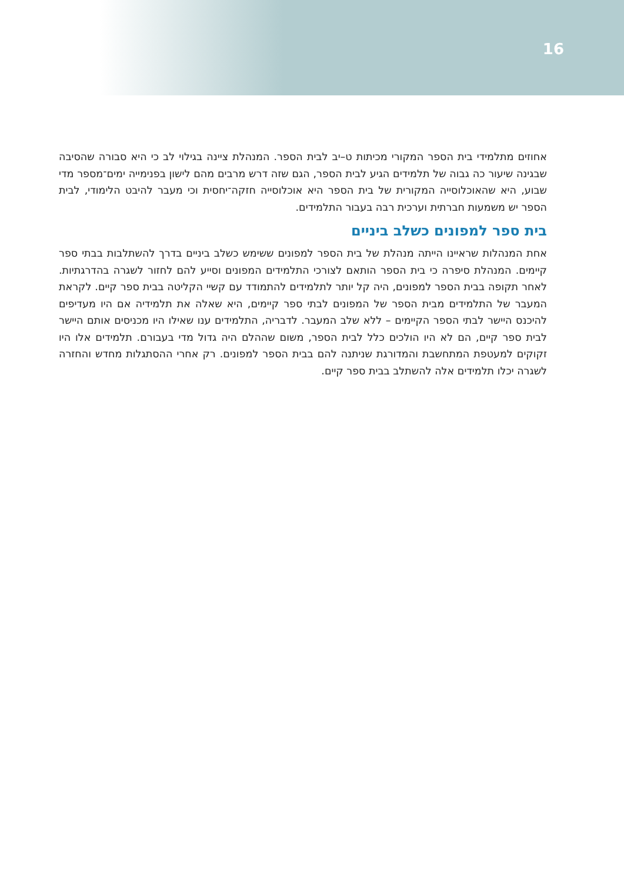16
אחוזים מתלמידי בית הספר המקורי מכיתות ט–יב לבית הספר. המנהלת ציינה בגילוי לב כי היא סבורה שהסיבה שבגינה שיעור כה גבוה של תלמידים הגיע לבית הספר, הגם שזה דרש מרבים מהם לישון בפנימייה ימים־מספר מדי שבוע, היא שהאוכלוסייה המקורית של בית הספר היא אוכלוסייה חזקה־יחסית וכי מעבר להיבט הלימודי, לבית הספר יש משמעות חברתית וערכית רבה בעבור התלמידים.
בית ספר למפונים כשלב ביניים
אחת המנהלות שראיינו הייתה מנהלת של בית הספר למפונים ששימש כשלב ביניים בדרך להשתלבות בבתי ספר קיימים. המנהלת סיפרה כי בית הספר הותאם לצורכי התלמידים המפונים וסייע להם לחזור לשגרה בהדרגתיות. לאחר תקופה בבית הספר למפונים, היה קל יותר לתלמידים להתמודד עם קשיי הקליטה בבית ספר קיים. לקראת המעבר של התלמידים מבית הספר של המפונים לבתי ספר קיימים, היא שאלה את תלמידיה אם היו מעדיפים להיכנס היישר לבתי הספר הקיימים – ללא שלב המעבר. לדבריה, התלמידים ענו שאילו היו מכניסים אותם היישר לבית ספר קיים, הם לא היו הולכים כלל לבית הספר, משום שההלם היה גדול מדי בעבורם. תלמידים אלו היו זקוקים למעטפת המתחשבת והמדורגת שניתנה להם בבית הספר למפונים. רק אחרי ההסתגלות מחדש והחזרה לשגרה יכלו תלמידים אלה להשתלב בבית ספר קיים.